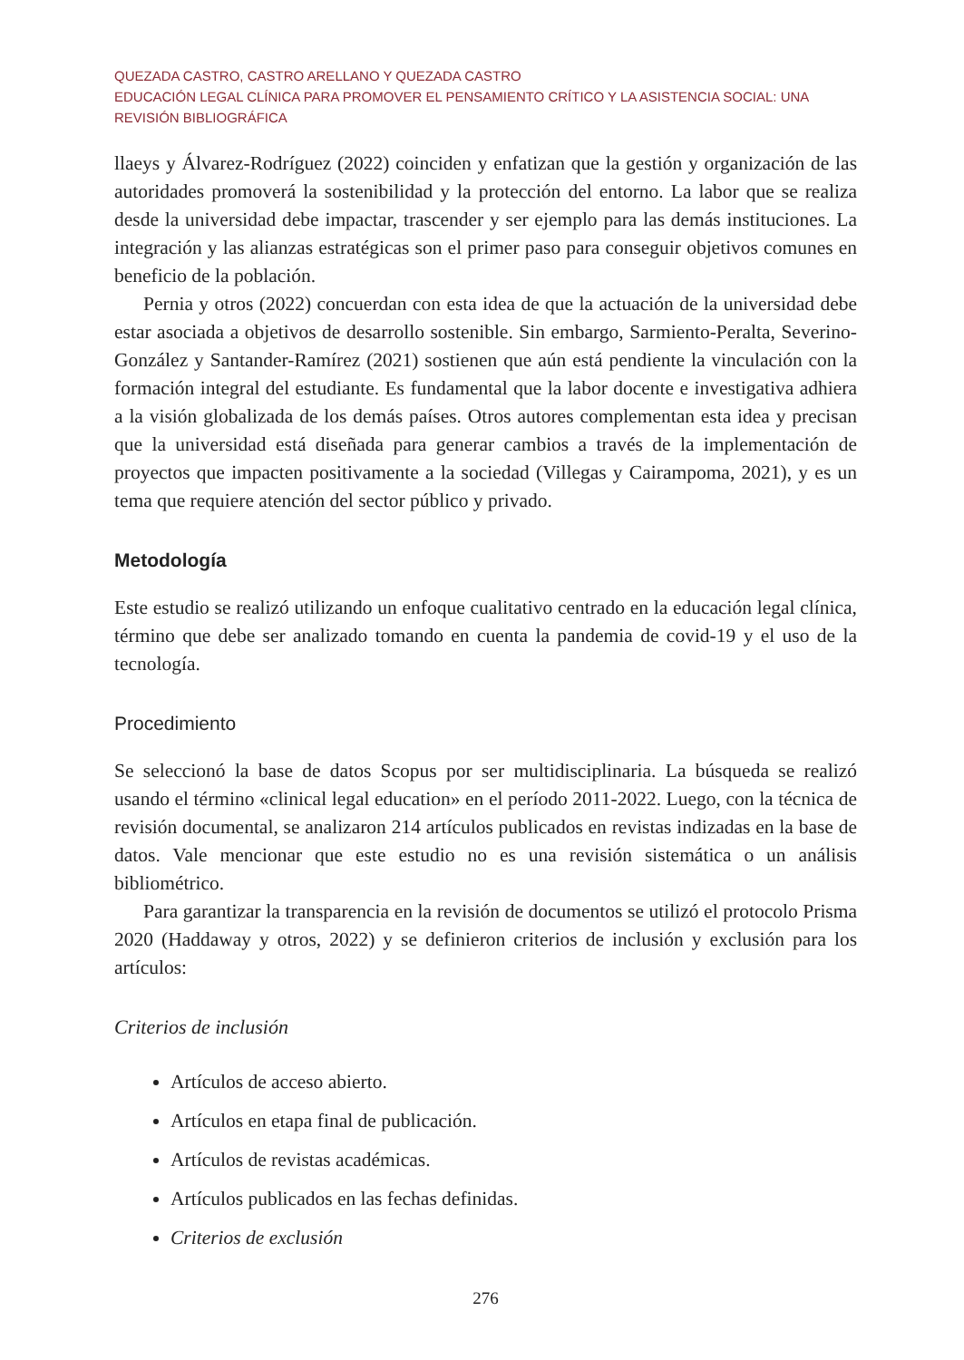QUEZADA CASTRO, CASTRO ARELLANO Y QUEZADA CASTRO
EDUCACIÓN LEGAL CLÍNICA PARA PROMOVER EL PENSAMIENTO CRÍTICO Y LA ASISTENCIA SOCIAL: UNA REVISIÓN BIBLIOGRÁFICA
llaeys y Álvarez-Rodríguez (2022) coinciden y enfatizan que la gestión y organización de las autoridades promoverá la sostenibilidad y la protección del entorno. La labor que se realiza desde la universidad debe impactar, trascender y ser ejemplo para las demás instituciones. La integración y las alianzas estratégicas son el primer paso para conseguir objetivos comunes en beneficio de la población.
Pernia y otros (2022) concuerdan con esta idea de que la actuación de la universidad debe estar asociada a objetivos de desarrollo sostenible. Sin embargo, Sarmiento-Peralta, Severino-González y Santander-Ramírez (2021) sostienen que aún está pendiente la vinculación con la formación integral del estudiante. Es fundamental que la labor docente e investigativa adhiera a la visión globalizada de los demás países. Otros autores complementan esta idea y precisan que la universidad está diseñada para generar cambios a través de la implementación de proyectos que impacten positivamente a la sociedad (Villegas y Cairampoma, 2021), y es un tema que requiere atención del sector público y privado.
Metodología
Este estudio se realizó utilizando un enfoque cualitativo centrado en la educación legal clínica, término que debe ser analizado tomando en cuenta la pandemia de covid-19 y el uso de la tecnología.
Procedimiento
Se seleccionó la base de datos Scopus por ser multidisciplinaria. La búsqueda se realizó usando el término «clinical legal education» en el período 2011-2022. Luego, con la técnica de revisión documental, se analizaron 214 artículos publicados en revistas indizadas en la base de datos. Vale mencionar que este estudio no es una revisión sistemática o un análisis bibliométrico.
Para garantizar la transparencia en la revisión de documentos se utilizó el protocolo Prisma 2020 (Haddaway y otros, 2022) y se definieron criterios de inclusión y exclusión para los artículos:
Criterios de inclusión
Artículos de acceso abierto.
Artículos en etapa final de publicación.
Artículos de revistas académicas.
Artículos publicados en las fechas definidas.
Criterios de exclusión
276